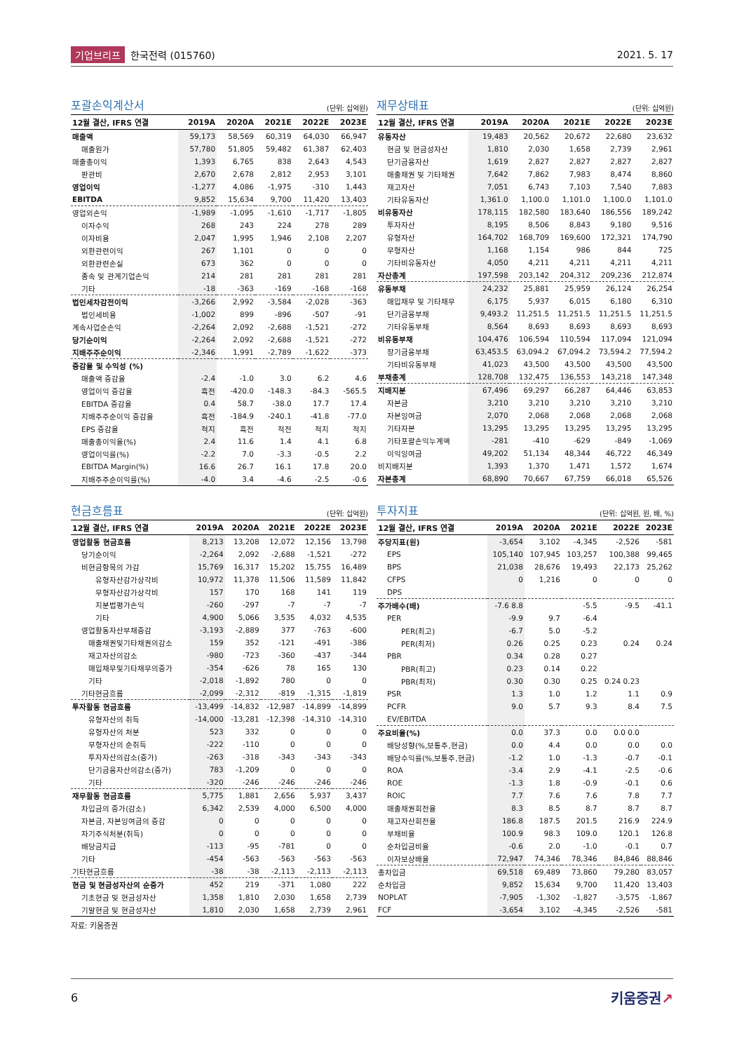기업브리프 한국전력 (015760) 2021. 5. 17
포괄손익계산서
(단위: 십억원)
| 12월 결산, IFRS 연결 | 2019A | 2020A | 2021E | 2022E | 2023E |
| --- | --- | --- | --- | --- | --- |
| 매출액 | 59,173 | 58,569 | 60,319 | 64,030 | 66,947 |
| 매출원가 | 57,780 | 51,805 | 59,482 | 61,387 | 62,403 |
| 매출총이익 | 1,393 | 6,765 | 838 | 2,643 | 4,543 |
| 판관비 | 2,670 | 2,678 | 2,812 | 2,953 | 3,101 |
| 영업이익 | -1,277 | 4,086 | -1,975 | -310 | 1,443 |
| EBITDA | 9,852 | 15,634 | 9,700 | 11,420 | 13,403 |
| 영업외손익 | -1,989 | -1,095 | -1,610 | -1,717 | -1,805 |
| 이자수익 | 268 | 243 | 224 | 278 | 289 |
| 이자비용 | 2,047 | 1,995 | 1,946 | 2,108 | 2,207 |
| 외환관련이익 | 267 | 1,101 | 0 | 0 | 0 |
| 외환관련손실 | 673 | 362 | 0 | 0 | 0 |
| 종속 및 관계기업손익 | 214 | 281 | 281 | 281 | 281 |
| 기타 | -18 | -363 | -169 | -168 | -168 |
| 법인세차감전이익 | -3,266 | 2,992 | -3,584 | -2,028 | -363 |
| 법인세비용 | -1,002 | 899 | -896 | -507 | -91 |
| 계속사업순손익 | -2,264 | 2,092 | -2,688 | -1,521 | -272 |
| 당기순이익 | -2,264 | 2,092 | -2,688 | -1,521 | -272 |
| 지배주주순이익 | -2,346 | 1,991 | -2,789 | -1,622 | -373 |
| 증감율 및 수익성 (%) | | | | | |
| 매출액 증감율 | -2.4 | -1.0 | 3.0 | 6.2 | 4.6 |
| 영업이익 증감율 | 흑전 | -420.0 | -148.3 | -84.3 | -565.5 |
| EBITDA 증감율 | 0.4 | 58.7 | -38.0 | 17.7 | 17.4 |
| 지배주주순이익 증감율 | 흑전 | -184.9 | -240.1 | -41.8 | -77.0 |
| EPS 증감율 | 적지 | 흑전 | 적전 | 적지 | 적지 |
| 매출총이익율(%) | 2.4 | 11.6 | 1.4 | 4.1 | 6.8 |
| 영업이익률(%) | -2.2 | 7.0 | -3.3 | -0.5 | 2.2 |
| EBITDA Margin(%) | 16.6 | 26.7 | 16.1 | 17.8 | 20.0 |
| 지배주주순이익률(%) | -4.0 | 3.4 | -4.6 | -2.5 | -0.6 |
재무상태표
(단위: 십억원)
| 12월 결산, IFRS 연결 | 2019A | 2020A | 2021E | 2022E | 2023E |
| --- | --- | --- | --- | --- | --- |
| 유동자산 | 19,483 | 20,562 | 20,672 | 22,680 | 23,632 |
| 현금 및 현금성자산 | 1,810 | 2,030 | 1,658 | 2,739 | 2,961 |
| 단기금융자산 | 1,619 | 2,827 | 2,827 | 2,827 | 2,827 |
| 매출채권 및 기타채권 | 7,642 | 7,862 | 7,983 | 8,474 | 8,860 |
| 재고자산 | 7,051 | 6,743 | 7,103 | 7,540 | 7,883 |
| 기타유동자산 | 1,361.0 | 1,100.0 | 1,101.0 | 1,100.0 | 1,101.0 |
| 비유동자산 | 178,115 | 182,580 | 183,640 | 186,556 | 189,242 |
| 투자자산 | 8,195 | 8,506 | 8,843 | 9,180 | 9,516 |
| 유형자산 | 164,702 | 168,709 | 169,600 | 172,321 | 174,790 |
| 무형자산 | 1,168 | 1,154 | 986 | 844 | 725 |
| 기타비유동자산 | 4,050 | 4,211 | 4,211 | 4,211 | 4,211 |
| 자산총계 | 197,598 | 203,142 | 204,312 | 209,236 | 212,874 |
| 유동부채 | 24,232 | 25,881 | 25,959 | 26,124 | 26,254 |
| 매입채무 및 기타채무 | 6,175 | 5,937 | 6,015 | 6,180 | 6,310 |
| 단기금융부채 | 9,493.2 | 11,251.5 | 11,251.5 | 11,251.5 | 11,251.5 |
| 기타유동부채 | 8,564 | 8,693 | 8,693 | 8,693 | 8,693 |
| 비유동부채 | 104,476 | 106,594 | 110,594 | 117,094 | 121,094 |
| 장기금융부채 | 63,453.5 | 63,094.2 | 67,094.2 | 73,594.2 | 77,594.2 |
| 기타비유동부채 | 41,023 | 43,500 | 43,500 | 43,500 | 43,500 |
| 부채총계 | 128,708 | 132,475 | 136,553 | 143,218 | 147,348 |
| 지배지분 | 67,496 | 69,297 | 66,287 | 64,446 | 63,853 |
| 자본금 | 3,210 | 3,210 | 3,210 | 3,210 | 3,210 |
| 자본잉여금 | 2,070 | 2,068 | 2,068 | 2,068 | 2,068 |
| 기타자본 | 13,295 | 13,295 | 13,295 | 13,295 | 13,295 |
| 기타포괄손익누계액 | -281 | -410 | -629 | -849 | -1,069 |
| 이익잉여금 | 49,202 | 51,134 | 48,344 | 46,722 | 46,349 |
| 비지배지분 | 1,393 | 1,370 | 1,471 | 1,572 | 1,674 |
| 자본총계 | 68,890 | 70,667 | 67,759 | 66,018 | 65,526 |
현금흐름표
(단위: 십억원)
| 12월 결산, IFRS 연결 | 2019A | 2020A | 2021E | 2022E | 2023E |
| --- | --- | --- | --- | --- | --- |
| 영업활동 현금흐름 | 8,213 | 13,208 | 12,072 | 12,156 | 13,798 |
| 당기순이익 | -2,264 | 2,092 | -2,688 | -1,521 | -272 |
| 비현금항목의 가감 | 15,769 | 16,317 | 15,202 | 15,755 | 16,489 |
| 유형자산감가상각비 | 10,972 | 11,378 | 11,506 | 11,589 | 11,842 |
| 무형자산감가상각비 | 157 | 170 | 168 | 141 | 119 |
| 지분법평가손익 | -260 | -297 | -7 | -7 | -7 |
| 기타 | 4,900 | 5,066 | 3,535 | 4,032 | 4,535 |
| 영업활동자산부채증감 | -3,193 | -2,889 | 377 | -763 | -600 |
| 매출채권및기타채권의감소 | 159 | 352 | -121 | -491 | -386 |
| 재고자산의감소 | -980 | -723 | -360 | -437 | -344 |
| 매입채무및기타채무의증가 | -354 | -626 | 78 | 165 | 130 |
| 기타 | -2,018 | -1,892 | 780 | 0 | 0 |
| 기타현금흐름 | -2,099 | -2,312 | -819 | -1,315 | -1,819 |
| 투자활동 현금흐름 | -13,499 | -14,832 | -12,987 | -14,899 | -14,899 |
| 유형자산의 취득 | -14,000 | -13,281 | -12,398 | -14,310 | -14,310 |
| 유형자산의 처분 | 523 | 332 | 0 | 0 | 0 |
| 무형자산의 순취득 | -222 | -110 | 0 | 0 | 0 |
| 투자자산의감소(증가) | -263 | -318 | -343 | -343 | -343 |
| 단기금융자산의감소(증가) | 783 | -1,209 | 0 | 0 | 0 |
| 기타 | -320 | -246 | -246 | -246 | -246 |
| 재무활동 현금흐름 | 5,775 | 1,881 | 2,656 | 5,937 | 3,437 |
| 차입금의 증가(감소) | 6,342 | 2,539 | 4,000 | 6,500 | 4,000 |
| 자본금, 자본잉여금의 증감 | 0 | 0 | 0 | 0 | 0 |
| 자기주식처분(취득) | 0 | 0 | 0 | 0 | 0 |
| 배당금지급 | -113 | -95 | -781 | 0 | 0 |
| 기타 | -454 | -563 | -563 | -563 | -563 |
| 기타현금흐름 | -38 | -38 | -2,113 | -2,113 | -2,113 |
| 현금 및 현금성자산의 순증가 | 452 | 219 | -371 | 1,080 | 222 |
| 기초현금 및 현금성자산 | 1,358 | 1,810 | 2,030 | 1,658 | 2,739 |
| 기말현금 및 현금성자산 | 1,810 | 2,030 | 1,658 | 2,739 | 2,961 |
자료: 키움증권
투자지표
(단위: 십억원, 원, 배, %)
| 12월 결산, IFRS 연결 | 2019A | 2020A | 2021E | 2022E | 2023E |
| --- | --- | --- | --- | --- | --- |
| 주당지표(원) | -3,654 | 3,102 | -4,345 | -2,526 | -581 |
| EPS | 105,140 | 107,945 | 103,257 | 100,388 | 99,465 |
| BPS | 21,038 | 28,676 | 19,493 | 22,173 | 25,262 |
| CFPS | 0 | 1,216 | 0 | 0 | 0 |
| DPS | | | | | |
| 주가배수(배) | -7.6 8.8 | | -5.5 | -9.5 | -41.1 |
| PER | -9.9 | 9.7 | -6.4 | | |
| PER(최고) | -6.7 | 5.0 | -5.2 | | |
| PER(최저) | 0.26 | 0.25 | 0.23 | 0.24 | 0.24 |
| PBR | 0.34 | 0.28 | 0.27 | | |
| PBR(최고) | 0.23 | 0.14 | 0.22 | | |
| PBR(최저) | 0.30 | 0.30 | 0.25 | 0.24 0.23 | |
| PSR | 1.3 | 1.0 | 1.2 | 1.1 | 0.9 |
| PCFR | 9.0 | 5.7 | 9.3 | 8.4 | 7.5 |
| EV/EBITDA | | | | | |
| 주요비율(%) | 0.0 | 37.3 | 0.0 | 0.0 0.0 | |
| 배당성향(%,보통주,현금) | 0.0 | 4.4 | 0.0 | 0.0 | 0.0 |
| 배당수익률(%,보통주,현금) | -1.2 | 1.0 | -1.3 | -0.7 | -0.1 |
| ROA | -3.4 | 2.9 | -4.1 | -2.5 | -0.6 |
| ROE | -1.3 | 1.8 | -0.9 | -0.1 | 0.6 |
| ROIC | 7.7 | 7.6 | 7.6 | 7.8 | 7.7 |
| 매출채권회전율 | 8.3 | 8.5 | 8.7 | 8.7 | 8.7 |
| 재고자산회전율 | 186.8 | 187.5 | 201.5 | 216.9 | 224.9 |
| 부채비율 | 100.9 | 98.3 | 109.0 | 120.1 | 126.8 |
| 순차입금비율 | -0.6 | 2.0 | -1.0 | -0.1 | 0.7 |
| 이자보상배율 | 72,947 | 74,346 | 78,346 | 84,846 | 88,846 |
| 총차입금 | 69,518 | 69,489 | 73,860 | 79,280 | 83,057 |
| 순차입금 | 9,852 | 15,634 | 9,700 | 11,420 | 13,403 |
| NOPLAT | -7,905 | -1,302 | -1,827 | -3,575 | -1,867 |
| FCF | -3,654 | 3,102 | -4,345 | -2,526 | -581 |
6 키움증권↗